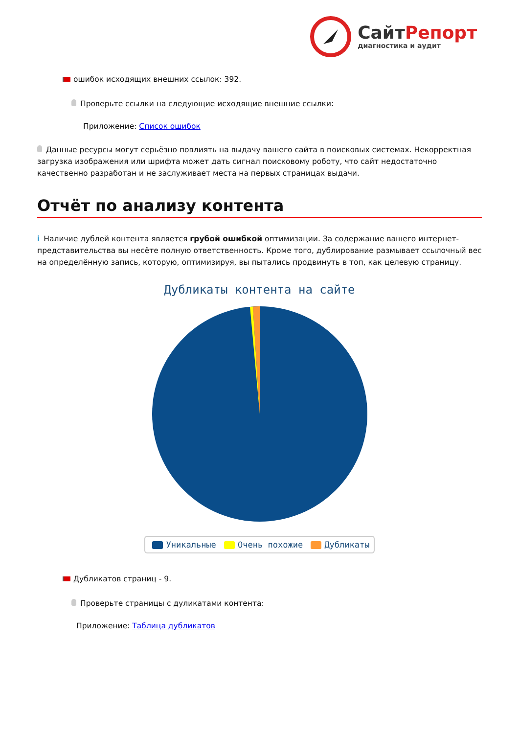СайтРепорт
диагностика и аудит
ошибок исходящих внешних ссылок: 392.
Проверьте ссылки на следующие исходящие внешние ссылки:
Приложение: Список ошибок
Данные ресурсы могут серьёзно повлиять на выдачу вашего сайта в поисковых системах. Некорректная загрузка изображения или шрифта может дать сигнал поисковому роботу, что сайт недостаточно качественно разработан и не заслуживает места на первых страницах выдачи.
Отчёт по анализу контента
i Наличие дублей контента является грубой ошибкой оптимизации. За содержание вашего интернет-представительства вы несёте полную ответственность. Кроме того, дублирование размывает ссылочный вес на определённую запись, которую, оптимизируя, вы пытались продвинуть в топ, как целевую страницу.
Дубликаты контента на сайте
Уникальные Очень похожие Дубликаты
Дубликатов страниц - 9.
Проверьте страницы с дуликатами контента:
Приложение: Таблица дубликатов